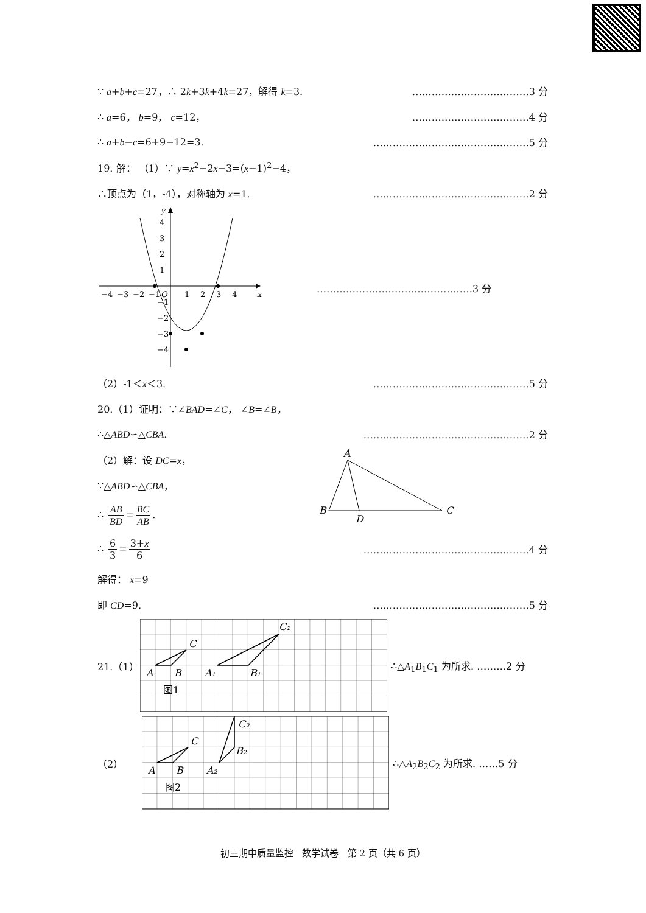∵ a+b+c=27，∴ 2k+3k+4k=27，解得 k=3. ………………………………3 分
∴ a=6， b=9， c=12， ………………………………4 分
∴ a+b−c=6+9−12=3. …………………………………………5 分
19. 解： （1）∵ y=x<sup>2</sup>−2x−3=(x−1)<sup>2</sup>−4，
∴顶点为（1，-4），对称轴为 x=1. …………………………………………2 分
x
y
O
−4
−3
−2
−1
1
2
3
4
4
3
2
1
−1
−2
−3
−4
…………………………………………3 分
（2）-1＜x＜3. …………………………………………5 分
20.（1）证明：∵∠BAD=∠C， ∠B=∠B，
∴△ABD∽△CBA. ……………………………………………2 分
（2）解：设 DC=x，
∵△ABD∽△CBA，
∴ AB BD = BC AB.
A
B
C
D
∴ 6 3 = 3+x 6 ……………………………………………4 分
解得： x=9
即 CD=9. …………………………………………5 分
21.（1）
C
A
B
A₁
B₁
C₁
图1
∴△A<sub>1</sub>B<sub>1</sub>C<sub>1</sub> 为所求. ………2 分
（2）
C
A
B
A₂
B₂
C₂
图2
∴△A<sub>2</sub>B<sub>2</sub>C<sub>2</sub> 为所求. ……5 分
初三期中质量监控 数学试卷 第 2 页（共 6 页）